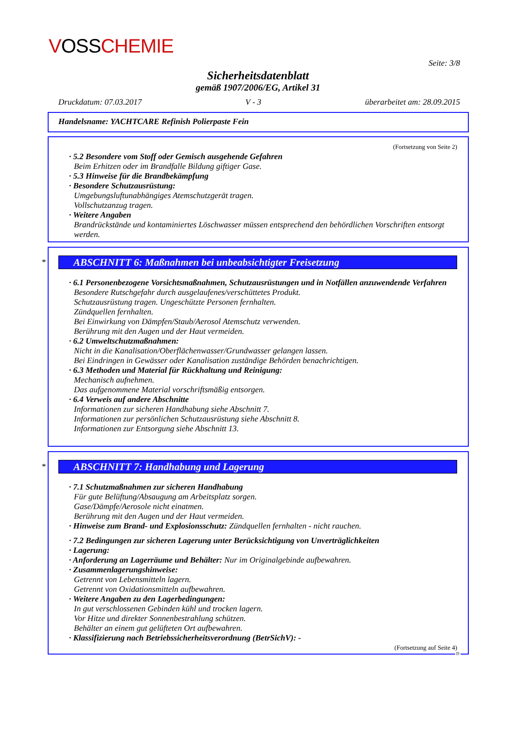VOSSCHEMIE
Seite: 3/8
Sicherheitsdatenblatt
gemäß 1907/2006/EG, Artikel 31
Druckdatum: 07.03.2017 V - 3 überarbeitet am: 28.09.2015
Handelsname: YACHTCARE Refinish Polierpaste Fein
(Fortsetzung von Seite 2)
· 5.2 Besondere vom Stoff oder Gemisch ausgehende Gefahren
Beim Erhitzen oder im Brandfalle Bildung giftiger Gase.
· 5.3 Hinweise für die Brandbekämpfung
· Besondere Schutzausrüstung:
Umgebungsluftunabhängiges Atemschutzgerät tragen.
Vollschutzanzug tragen.
· Weitere Angaben
Brandrückstände und kontaminiertes Löschwasser müssen entsprechend den behördlichen Vorschriften entsorgt werden.
*
ABSCHNITT 6: Maßnahmen bei unbeabsichtigter Freisetzung
· 6.1 Personenbezogene Vorsichtsmaßnahmen, Schutzausrüstungen und in Notfällen anzuwendende Verfahren
Besondere Rutschgefahr durch ausgelaufenes/verschüttetes Produkt.
Schutzausrüstung tragen. Ungeschützte Personen fernhalten.
Zündquellen fernhalten.
Bei Einwirkung von Dämpfen/Staub/Aerosol Atemschutz verwenden.
Berührung mit den Augen und der Haut vermeiden.
· 6.2 Umweltschutzmaßnahmen:
Nicht in die Kanalisation/Oberflächenwasser/Grundwasser gelangen lassen.
Bei Eindringen in Gewässer oder Kanalisation zuständige Behörden benachrichtigen.
· 6.3 Methoden und Material für Rückhaltung und Reinigung:
Mechanisch aufnehmen.
Das aufgenommene Material vorschriftsmäßig entsorgen.
· 6.4 Verweis auf andere Abschnitte
Informationen zur sicheren Handhabung siehe Abschnitt 7.
Informationen zur persönlichen Schutzausrüstung siehe Abschnitt 8.
Informationen zur Entsorgung siehe Abschnitt 13.
*
ABSCHNITT 7: Handhabung und Lagerung
· 7.1 Schutzmaßnahmen zur sicheren Handhabung
Für gute Belüftung/Absaugung am Arbeitsplatz sorgen.
Gase/Dämpfe/Aerosole nicht einatmen.
Berührung mit den Augen und der Haut vermeiden.
· Hinweise zum Brand- und Explosionsschutz: Zündquellen fernhalten - nicht rauchen.
· 7.2 Bedingungen zur sicheren Lagerung unter Berücksichtigung von Unverträglichkeiten
· Lagerung:
· Anforderung an Lagerräume und Behälter: Nur im Originalgebinde aufbewahren.
· Zusammenlagerungshinweise:
Getrennt von Lebensmitteln lagern.
Getrennt von Oxidationsmitteln aufbewahren.
· Weitere Angaben zu den Lagerbedingungen:
In gut verschlossenen Gebinden kühl und trocken lagern.
Vor Hitze und direkter Sonnenbestrahlung schützen.
Behälter an einem gut gelüfteten Ort aufbewahren.
· Klassifizierung nach Betriebssicherheitsverordnung (BetrSichV): -
(Fortsetzung auf Seite 4)
D